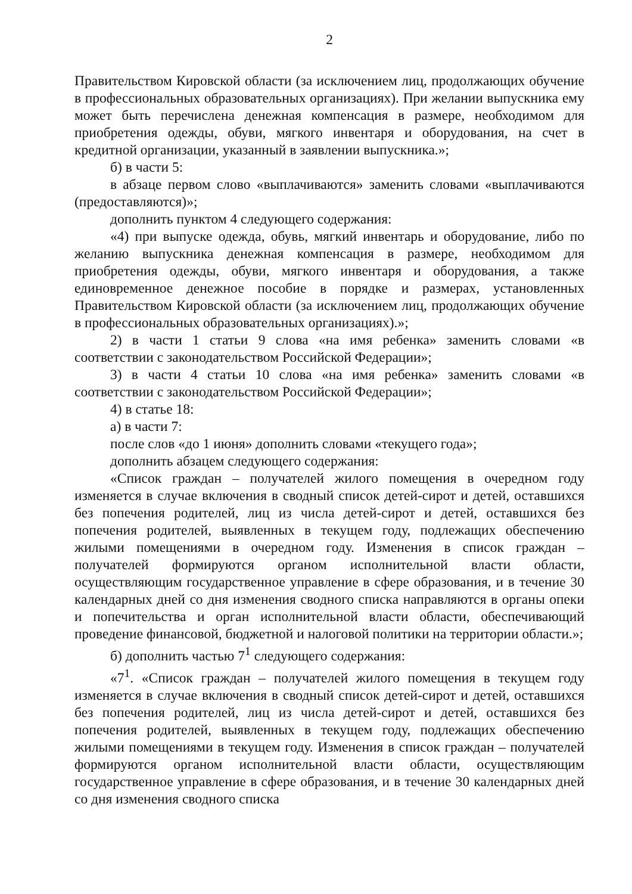2
Правительством Кировской области (за исключением лиц, продолжающих обучение в профессиональных образовательных организациях). При желании выпускника ему может быть перечислена денежная компенсация в размере, необходимом для приобретения одежды, обуви, мягкого инвентаря и оборудования, на счет в кредитной организации, указанный в заявлении выпускника.»;
б) в части 5:
в абзаце первом слово «выплачиваются» заменить словами «выплачиваются (предоставляются)»;
дополнить пунктом 4 следующего содержания:
«4) при выпуске одежда, обувь, мягкий инвентарь и оборудование, либо по желанию выпускника денежная компенсация в размере, необходимом для приобретения одежды, обуви, мягкого инвентаря и оборудования, а также единовременное денежное пособие в порядке и размерах, установленных Правительством Кировской области (за исключением лиц, продолжающих обучение в профессиональных образовательных организациях).»;
2) в части 1 статьи 9 слова «на имя ребенка» заменить словами «в соответствии с законодательством Российской Федерации»;
3) в части 4 статьи 10 слова «на имя ребенка» заменить словами «в соответствии с законодательством Российской Федерации»;
4) в статье 18:
а) в части 7:
после слов «до 1 июня» дополнить словами «текущего года»;
дополнить абзацем следующего содержания:
«Список граждан – получателей жилого помещения в очередном году изменяется в случае включения в сводный список детей-сирот и детей, оставшихся без попечения родителей, лиц из числа детей-сирот и детей, оставшихся без попечения родителей, выявленных в текущем году, подлежащих обеспечению жилыми помещениями в очередном году. Изменения в список граждан – получателей формируются органом исполнительной власти области, осуществляющим государственное управление в сфере образования, и в течение 30 календарных дней со дня изменения сводного списка направляются в органы опеки и попечительства и орган исполнительной власти области, обеспечивающий проведение финансовой, бюджетной и налоговой политики на территории области.»;
б) дополнить частью 7<sup>1</sup> следующего содержания:
«7<sup>1</sup>. «Список граждан – получателей жилого помещения в текущем году изменяется в случае включения в сводный список детей-сирот и детей, оставшихся без попечения родителей, лиц из числа детей-сирот и детей, оставшихся без попечения родителей, выявленных в текущем году, подлежащих обеспечению жилыми помещениями в текущем году. Изменения в список граждан – получателей формируются органом исполнительной власти области, осуществляющим государственное управление в сфере образования, и в течение 30 календарных дней со дня изменения сводного списка